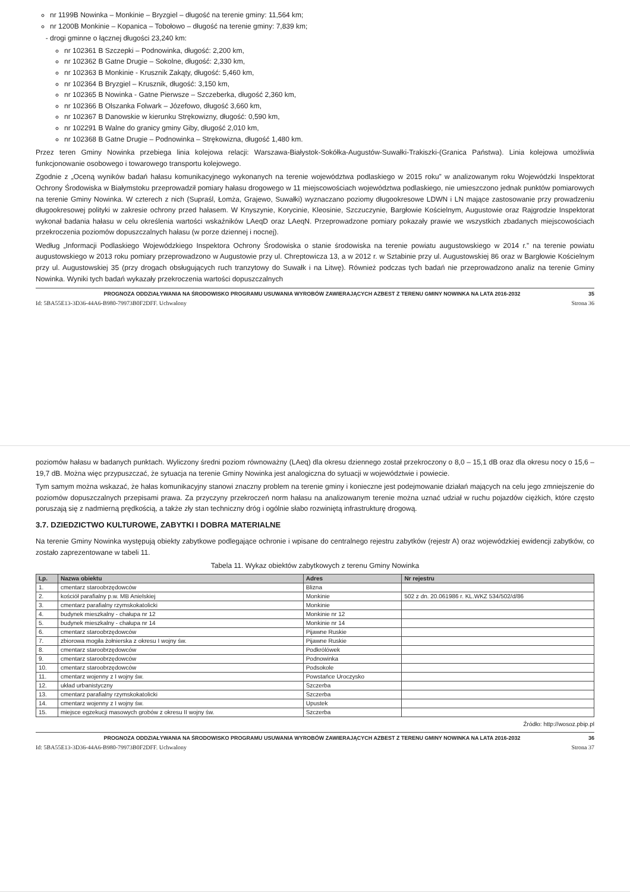nr 1199B Nowinka – Monkinie – Bryzgiel – długość na terenie gminy: 11,564 km;
nr 1200B Monkinie – Kopanica – Tobołowo – długość na terenie gminy: 7,839 km;
drogi gminne o łącznej długości 23,240 km:
nr 102361 B Szczepki – Podnowinka, długość: 2,200 km,
nr 102362 B Gatne Drugie – Sokolne, długość: 2,330 km,
nr 102363 B Monkinie - Krusznik Zakąty, długość: 5,460 km,
nr 102364 B Bryzgiel – Krusznik, długość: 3,150 km,
nr 102365 B Nowinka - Gatne Pierwsze – Szczeberka, długość 2,360 km,
nr 102366 B Olszanka Folwark – Józefowo, długość 3,660 km,
nr 102367 B Danowskie w kierunku Strękowizny, długość: 0,590 km,
nr 102291 B Walne do granicy gminy Giby, długość 2,010 km,
nr 102368 B Gatne Drugie – Podnowinka – Strękowizna, długość 1,480 km.
Przez teren Gminy Nowinka przebiega linia kolejowa relacji: Warszawa-Białystok-Sokółka-Augustów-Suwałki-Trakiszki-(Granica Państwa). Linia kolejowa umożliwia funkcjonowanie osobowego i towarowego transportu kolejowego.
Zgodnie z „Oceną wyników badań hałasu komunikacyjnego wykonanych na terenie województwa podlaskiego w 2015 roku” w analizowanym roku Wojewódzki Inspektorat Ochrony Środowiska w Białymstoku przeprowadził pomiary hałasu drogowego w 11 miejscowościach województwa podlaskiego, nie umieszczono jednak punktów pomiarowych na terenie Gminy Nowinka. W czterech z nich (Supraśl, Łomża, Grajewo, Suwałki) wyznaczano poziomy długookresowe LDWN i LN mające zastosowanie przy prowadzeniu długookresowej polityki w zakresie ochrony przed hałasem. W Knyszynie, Korycinie, Kleosinie, Szczuczynie, Bargłowie Kościelnym, Augustowie oraz Rajgrodzie Inspektorat wykonał badania hałasu w celu określenia wartości wskaźników LAeqD oraz LAeqN. Przeprowadzone pomiary pokazały prawie we wszystkich zbadanych miejscowościach przekroczenia poziomów dopuszczalnych hałasu (w porze dziennej i nocnej).
Według „Informacji Podlaskiego Wojewódzkiego Inspektora Ochrony Środowiska o stanie środowiska na terenie powiatu augustowskiego w 2014 r.” na terenie powiatu augustowskiego w 2013 roku pomiary przeprowadzono w Augustowie przy ul. Chreptowicza 13, a w 2012 r. w Sztabinie przy ul. Augustowskiej 86 oraz w Bargłowie Kościelnym przy ul. Augustowskiej 35 (przy drogach obsługujących ruch tranzytowy do Suwałk i na Litwę). Również podczas tych badań nie przeprowadzono analiz na terenie Gminy Nowinka. Wyniki tych badań wykazały przekroczenia wartości dopuszczalnych
PROGNOZA ODDZIAŁYWANIA NA ŚRODOWISKO PROGRAMU USUWANIA WYROBÓW ZAWIERAJĄCYCH AZBEST Z TERENU GMINY NOWINKA NA LATA 2016-2032 35
Id: 5BA55E13-3D36-44A6-B980-79973B0F2DFF. Uchwalony Strona 36
poziomów hałasu w badanych punktach. Wyliczony średni poziom równoważny (LAeq) dla okresu dziennego został przekroczony o 8,0 – 15,1 dB oraz dla okresu nocy o 15,6 – 19,7 dB. Można więc przypuszczać, że sytuacja na terenie Gminy Nowinka jest analogiczna do sytuacji w województwie i powiecie.
Tym samym można wskazać, że hałas komunikacyjny stanowi znaczny problem na terenie gminy i konieczne jest podejmowanie działań mających na celu jego zmniejszenie do poziomów dopuszczalnych przepisami prawa. Za przyczyny przekroczeń norm hałasu na analizowanym terenie można uznać udział w ruchu pojazdów ciężkich, które często poruszają się z nadmierną prędkością, a także zły stan techniczny dróg i ogólnie słabo rozwiniętą infrastrukturę drogową.
3.7. DZIEDZICTWO KULTUROWE, ZABYTKI I DOBRA MATERIALNE
Na terenie Gminy Nowinka występują obiekty zabytkowe podlegające ochronie i wpisane do centralnego rejestru zabytków (rejestr A) oraz wojewódzkiej ewidencji zabytków, co zostało zaprezentowane w tabeli 11.
Tabela 11. Wykaz obiektów zabytkowych z terenu Gminy Nowinka
| Lp. | Nazwa obiektu | Adres | Nr rejestru |
| --- | --- | --- | --- |
| 1. | cmentarz staroobrzędowców | Blizna | |
| 2. | kościół parafialny p.w. MB Anielskiej | Monkinie | 502 z dn. 20.061986 r. KL.WKZ 534/502/d/86 |
| 3. | cmentarz parafialny rzymskokatolicki | Monkinie | |
| 4. | budynek mieszkalny - chałupa nr 12 | Monkinie nr 12 | |
| 5. | budynek mieszkalny - chałupa nr 14 | Monkinie nr 14 | |
| 6. | cmentarz staroobrzędowców | Pijawne Ruskie | |
| 7. | zbiorowa mogiła żołnierska z okresu I wojny św. | Pijawne Ruskie | |
| 8. | cmentarz staroobrzędowców | Podkrólówek | |
| 9. | cmentarz staroobrzędowców | Podnowinka | |
| 10. | cmentarz staroobrzędowców | Podsokole | |
| 11. | cmentarz wojenny z I wojny św. | Powstańce Uroczysko | |
| 12. | układ urbanistyczny | Szczerba | |
| 13. | cmentarz parafialny rzymskokatolicki | Szczerba | |
| 14. | cmentarz wojenny z I wojny św. | Upustek | |
| 15. | miejsce egzekucji masowych grobów z okresu II wojny św. | Szczerba | |
Źródło: http://wosoz.pbip.pl
PROGNOZA ODDZIAŁYWANIA NA ŚRODOWISKO PROGRAMU USUWANIA WYROBÓW ZAWIERAJĄCYCH AZBEST Z TERENU GMINY NOWINKA NA LATA 2016-2032 36
Id: 5BA55E13-3D36-44A6-B980-79973B0F2DFF. Uchwalony Strona 37